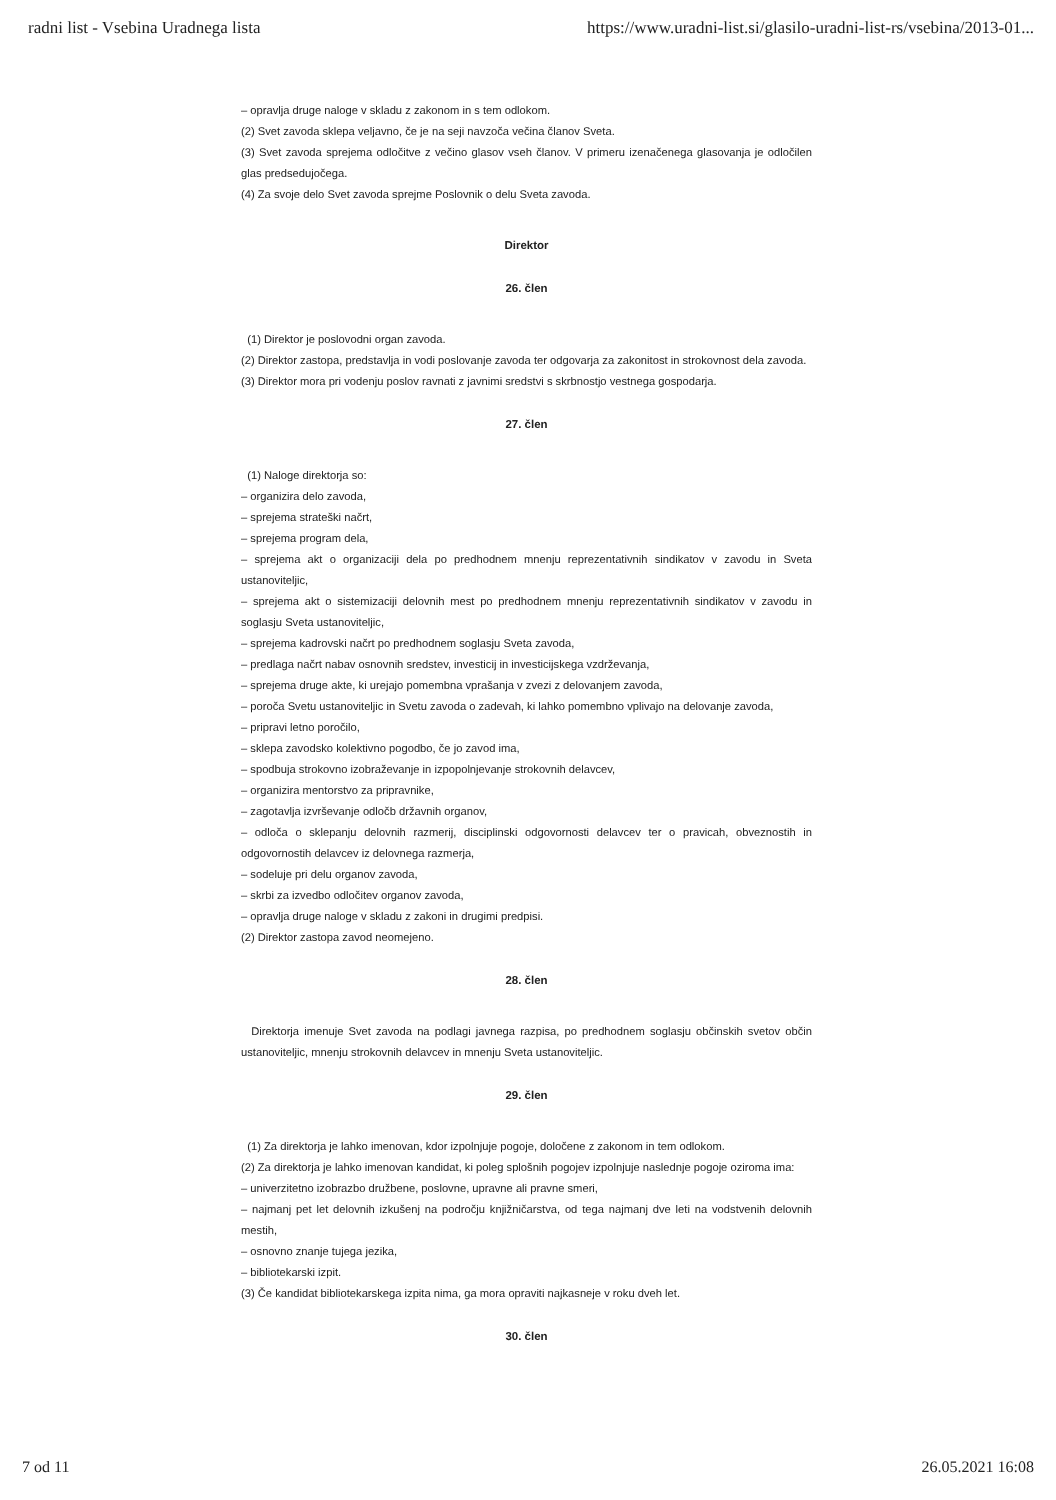radni list - Vsebina Uradnega lista https://www.uradni-list.si/glasilo-uradni-list-rs/vsebina/2013-01...
– opravlja druge naloge v skladu z zakonom in s tem odlokom.
(2) Svet zavoda sklepa veljavno, če je na seji navzoča večina članov Sveta.
(3) Svet zavoda sprejema odločitve z večino glasov vseh članov. V primeru izenačenega glasovanja je odločilen glas predsedujočega.
(4) Za svoje delo Svet zavoda sprejme Poslovnik o delu Sveta zavoda.
Direktor
26. člen
(1) Direktor je poslovodni organ zavoda.
(2) Direktor zastopa, predstavlja in vodi poslovanje zavoda ter odgovarja za zakonitost in strokovnost dela zavoda.
(3) Direktor mora pri vodenju poslov ravnati z javnimi sredstvi s skrbnostjo vestnega gospodarja.
27. člen
(1) Naloge direktorja so:
– organizira delo zavoda,
– sprejema strateški načrt,
– sprejema program dela,
– sprejema akt o organizaciji dela po predhodnem mnenju reprezentativnih sindikatov v zavodu in Sveta ustanoviteljic,
– sprejema akt o sistemizaciji delovnih mest po predhodnem mnenju reprezentativnih sindikatov v zavodu in soglasju Sveta ustanoviteljic,
– sprejema kadrovski načrt po predhodnem soglasju Sveta zavoda,
– predlaga načrt nabav osnovnih sredstev, investicij in investicijskega vzdrževanja,
– sprejema druge akte, ki urejajo pomembna vprašanja v zvezi z delovanjem zavoda,
– poroča Svetu ustanoviteljic in Svetu zavoda o zadevah, ki lahko pomembno vplivajo na delovanje zavoda,
– pripravi letno poročilo,
– sklepa zavodsko kolektivno pogodbo, če jo zavod ima,
– spodbuja strokovno izobraževanje in izpopolnjevanje strokovnih delavcev,
– organizira mentorstvo za pripravnike,
– zagotavlja izvrševanje odločb državnih organov,
– odloča o sklepanju delovnih razmerij, disciplinski odgovornosti delavcev ter o pravicah, obveznostih in odgovornostih delavcev iz delovnega razmerja,
– sodeluje pri delu organov zavoda,
– skrbi za izvedbo odločitev organov zavoda,
– opravlja druge naloge v skladu z zakoni in drugimi predpisi.
(2) Direktor zastopa zavod neomejeno.
28. člen
Direktorja imenuje Svet zavoda na podlagi javnega razpisa, po predhodnem soglasju občinskih svetov občin ustanoviteljic, mnenju strokovnih delavcev in mnenju Sveta ustanoviteljic.
29. člen
(1) Za direktorja je lahko imenovan, kdor izpolnjuje pogoje, določene z zakonom in tem odlokom.
(2) Za direktorja je lahko imenovan kandidat, ki poleg splošnih pogojev izpolnjuje naslednje pogoje oziroma ima:
– univerzitetno izobrazbo družbene, poslovne, upravne ali pravne smeri,
– najmanj pet let delovnih izkušenj na področju knjižničarstva, od tega najmanj dve leti na vodstvenih delovnih mestih,
– osnovno znanje tujega jezika,
– bibliotekarski izpit.
(3) Če kandidat bibliotekarskega izpita nima, ga mora opraviti najkasneje v roku dveh let.
30. člen
7 od 11 26.05.2021 16:08